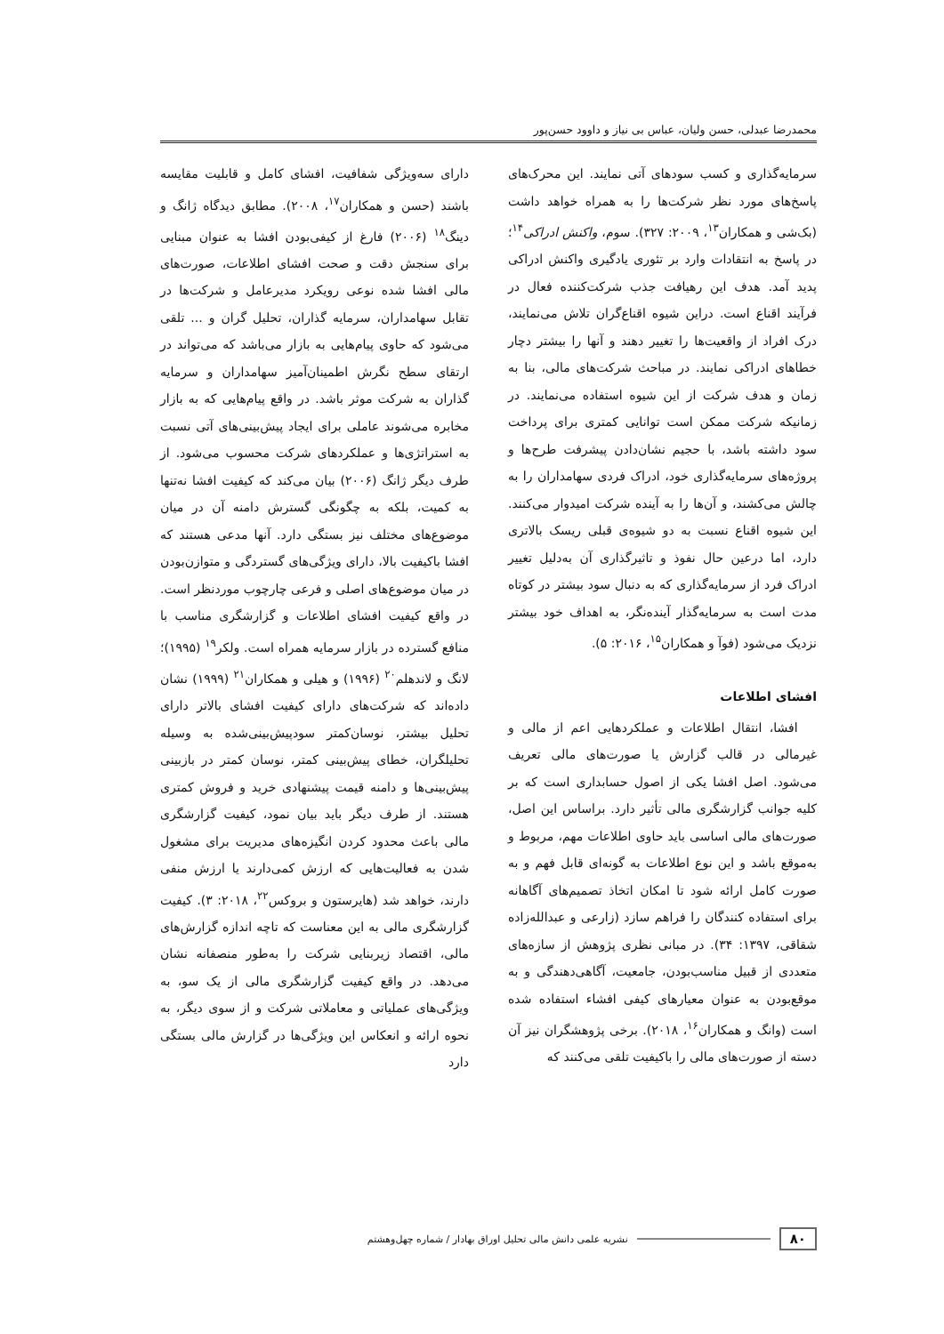محمدرضا عبدلی، حسن ولیان، عباس بی نیاز و داوود حسن‌پور
سرمایه‌گذاری و کسب سودهای آتی نمایند. این محرک‌های پاسخ‌های مورد نظر شرکت‌ها را به همراه خواهد داشت (بک‌شی و همکاران<sup>۱۳</sup>، ۲۰۰۹: ۳۲۷). سوم، واکنش ادراکی<sup>۱۴</sup>؛ در پاسخ به انتقادات وارد بر تئوری یادگیری واکنش ادراکی پدید آمد. هدف این رهیافت جذب شرکت‌کننده فعال در فرآیند اقناع است. دراین شیوه اقناع‌گران تلاش می‌نمایند، درک افراد از واقعیت‌ها را تغییر دهند و آنها را بیشتر دچار خطاهای ادراکی نمایند. در مباحث شرکت‌های مالی، بنا به زمان و هدف شرکت از این شیوه استفاده می‌نمایند. در زمانیکه شرکت ممکن است توانایی کمتری برای پرداخت سود داشته باشد، با حجیم نشان‌دادن پیشرفت طرح‌ها و پروژه‌های سرمایه‌گذاری خود، ادراک فردی سهامداران را به چالش می‌کشند، و آن‌ها را به آینده شرکت امیدوار می‌کنند. این شیوه اقناع نسبت به دو شیوه‌ی قبلی ریسک بالاتری دارد، اما درعین حال نفوذ و تاثیرگذاری آن به‌دلیل تغییر ادراک فرد از سرمایه‌گذاری که به دنبال سود بیشتر در کوتاه مدت است به سرمایه‌گذار آینده‌نگر، به اهداف خود بیشتر نزدیک می‌شود (فوآ و همکاران<sup>۱۵</sup>، ۲۰۱۶: ۵).
افشای اطلاعات
افشا، انتقال اطلاعات و عملکردهایی اعم از مالی و غیرمالی در قالب گزارش یا صورت‌های مالی تعریف می‌شود. اصل افشا یکی از اصول حسابداری است که بر کلیه جوانب گزارشگری مالی تأثیر دارد. براساس این اصل، صورت‌های مالی اساسی باید حاوی اطلاعات مهم، مربوط و به‌موقع باشد و این نوع اطلاعات به گونه‌ای قابل فهم و به صورت کامل ارائه شود تا امکان اتخاذ تصمیم‌های آگاهانه برای استفاده کنندگان را فراهم سازد (زارعی و عبدالله‌زاده شقاقی، ۱۳۹۷: ۳۴). در مبانی نظری پژوهش از سازه‌های متعددی از قبیل مناسب‌بودن، جامعیت، آگاهی‌دهندگی و به موقع‌بودن به عنوان معیارهای کیفی افشاء استفاده شده است (وانگ و همکاران<sup>۱۶</sup>، ۲۰۱۸). برخی پژوهشگران نیز آن دسته از صورت‌های مالی را باکیفیت تلقی می‌کنند که
دارای سه‌ویژگی شفافیت، افشای کامل و قابلیت مقایسه باشند (حسن و همکاران<sup>۱۷</sup>، ۲۰۰۸). مطابق دیدگاه ژانگ و دینگ<sup>۱۸</sup> (۲۰۰۶) فارغ از کیفی‌بودن افشا به عنوان مبنایی برای سنجش دقت و صحت افشای اطلاعات، صورت‌های مالی افشا شده نوعی رویکرد مدیرعامل و شرکت‌ها در تقابل سهامداران، سرمایه گذاران، تحلیل گران و ... تلقی می‌شود که حاوی پیام‌هایی به بازار می‌باشد که می‌تواند در ارتقای سطح نگرش اطمینان‌آمیز سهامداران و سرمایه گذاران به شرکت موثر باشد. در واقع پیام‌هایی که به بازار مخابره می‌شوند عاملی برای ایجاد پیش‌بینی‌های آتی نسبت به استراتژی‌ها و عملکردهای شرکت محسوب می‌شود. از طرف دیگر ژانگ (۲۰۰۶) بیان می‌کند که کیفیت افشا نه‌تنها به کمیت، بلکه به چگونگی گسترش دامنه آن در میان موضوع‌های مختلف نیز بستگی دارد. آنها مدعی هستند که افشا باکیفیت بالا، دارای ویژگی‌های گستردگی و متوازن‌بودن در میان موضوع‌های اصلی و فرعی چارچوب موردنظر است. در واقع کیفیت افشای اطلاعات و گزارشگری مناسب با منافع گسترده در بازار سرمایه همراه است. ولکر<sup>۱۹</sup> (۱۹۹۵)؛ لانگ و لاندهلم<sup>۲۰</sup> (۱۹۹۶) و هیلی و همکاران<sup>۲۱</sup> (۱۹۹۹) نشان داده‌اند که شرکت‌های دارای کیفیت افشای بالاتر دارای تحلیل بیشتر، نوسان‌کمتر سودپیش‌بینی‌شده به وسیله تحلیلگران، خطای پیش‌بینی کمتر، نوسان کمتر در بازبینی پیش‌بینی‌ها و دامنه قیمت پیشنهادی خرید و فروش کمتری هستند. از طرف دیگر باید بیان نمود، کیفیت گزارشگری مالی باعث محدود کردن انگیزه‌های مدیریت برای مشغول شدن به فعالیت‌هایی که ارزش کمی‌دارند یا ارزش منفی دارند، خواهد شد (هایرستون و بروکس<sup>۲۲</sup>، ۲۰۱۸: ۳). کیفیت گزارشگری مالی به این معناست که تاچه اندازه گزارش‌های مالی، اقتصاد زیربنایی شرکت را به‌طور منصفانه نشان می‌دهد. در واقع کیفیت گزارشگری مالی از یک سو، به ویژگی‌های عملیاتی و معاملاتی شرکت و از سوی دیگر، به نحوه ارائه و انعکاس این ویژگی‌ها در گزارش مالی بستگی دارد
۸۰ نشریه علمی دانش مالی تحلیل اوراق بهادار / شماره چهل‌وهشتم